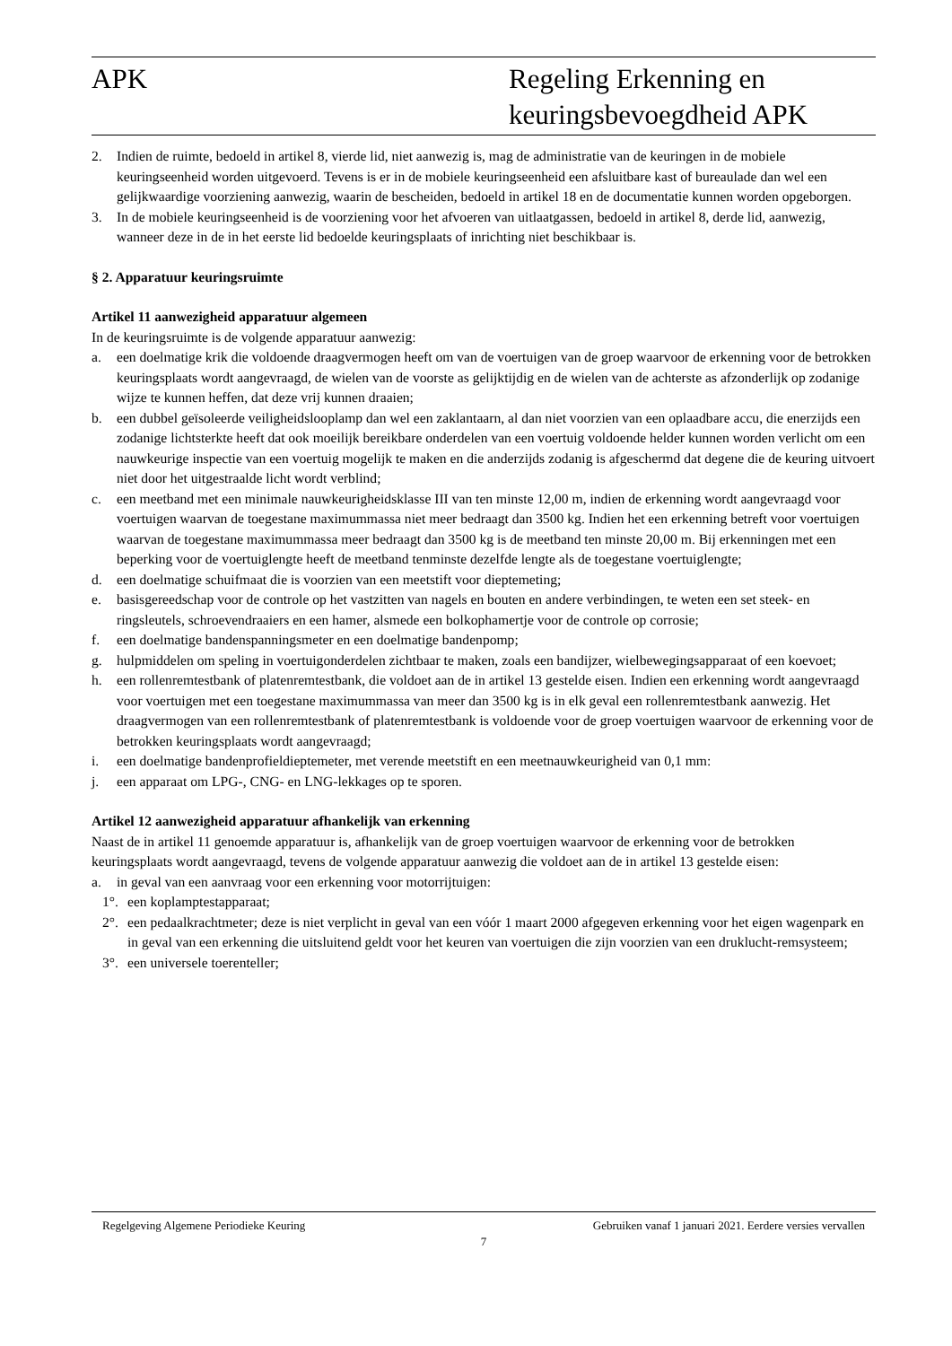APK Regeling Erkenning en
keuringsbevoegdheid APK
2. Indien de ruimte, bedoeld in artikel 8, vierde lid, niet aanwezig is, mag de administratie van de keuringen in de mobiele keuringseenheid worden uitgevoerd. Tevens is er in de mobiele keuringseenheid een afsluitbare kast of bureaulade dan wel een gelijkwaardige voorziening aanwezig, waarin de bescheiden, bedoeld in artikel 18 en de documentatie kunnen worden opgeborgen.
3. In de mobiele keuringseenheid is de voorziening voor het afvoeren van uitlaatgassen, bedoeld in artikel 8, derde lid, aanwezig, wanneer deze in de in het eerste lid bedoelde keuringsplaats of inrichting niet beschikbaar is.
§ 2. Apparatuur keuringsruimte
Artikel 11 aanwezigheid apparatuur algemeen
In de keuringsruimte is de volgende apparatuur aanwezig:
a. een doelmatige krik die voldoende draagvermogen heeft om van de voertuigen van de groep waarvoor de erkenning voor de betrokken keuringsplaats wordt aangevraagd, de wielen van de voorste as gelijktijdig en de wielen van de achterste as afzonderlijk op zodanige wijze te kunnen heffen, dat deze vrij kunnen draaien;
b. een dubbel geïsoleerde veiligheidslooplamp dan wel een zaklantaarn, al dan niet voorzien van een oplaadbare accu, die enerzijds een zodanige lichtsterkte heeft dat ook moeilijk bereikbare onderdelen van een voertuig voldoende helder kunnen worden verlicht om een nauwkeurige inspectie van een voertuig mogelijk te maken en die anderzijds zodanig is afgeschermd dat degene die de keuring uitvoert niet door het uitgestraalde licht wordt verblind;
c. een meetband met een minimale nauwkeurigheidsklasse III van ten minste 12,00 m, indien de erkenning wordt aangevraagd voor voertuigen waarvan de toegestane maximummassa niet meer bedraagt dan 3500 kg. Indien het een erkenning betreft voor voertuigen waarvan de toegestane maximummassa meer bedraagt dan 3500 kg is de meetband ten minste 20,00 m. Bij erkenningen met een beperking voor de voertuiglengte heeft de meetband tenminste dezelfde lengte als de toegestane voertuiglengte;
d. een doelmatige schuifmaat die is voorzien van een meetstift voor dieptemeting;
e. basisgereedschap voor de controle op het vastzitten van nagels en bouten en andere verbindingen, te weten een set steek- en ringsleutels, schroevendraaiers en een hamer, alsmede een bolkophamertje voor de controle op corrosie;
f. een doelmatige bandenspanningsmeter en een doelmatige bandenpomp;
g. hulpmiddelen om speling in voertuigonderdelen zichtbaar te maken, zoals een bandijzer, wielbewegingsapparaat of een koevoet;
h. een rollenremtestbank of platenremtestbank, die voldoet aan de in artikel 13 gestelde eisen. Indien een erkenning wordt aangevraagd voor voertuigen met een toegestane maximummassa van meer dan 3500 kg is in elk geval een rollenremtestbank aanwezig. Het draagvermogen van een rollenremtestbank of platenremtestbank is voldoende voor de groep voertuigen waarvoor de erkenning voor de betrokken keuringsplaats wordt aangevraagd;
i. een doelmatige bandenprofieldieptemeter, met verende meetstift en een meetnauwkeurigheid van 0,1 mm:
j. een apparaat om LPG-, CNG- en LNG-lekkages op te sporen.
Artikel 12 aanwezigheid apparatuur afhankelijk van erkenning
Naast de in artikel 11 genoemde apparatuur is, afhankelijk van de groep voertuigen waarvoor de erkenning voor de betrokken keuringsplaats wordt aangevraagd, tevens de volgende apparatuur aanwezig die voldoet aan de in artikel 13 gestelde eisen:
a. in geval van een aanvraag voor een erkenning voor motorrijtuigen:
1°. een koplamptestapparaat;
2°. een pedaalkrachtmeter; deze is niet verplicht in geval van een vóór 1 maart 2000 afgegeven erkenning voor het eigen wagenpark en in geval van een erkenning die uitsluitend geldt voor het keuren van voertuigen die zijn voorzien van een druklucht-remsysteem;
3°. een universele toerenteller;
Regelgeving Algemene Periodieke Keuring Gebruiken vanaf 1 januari 2021. Eerdere versies vervallen
7